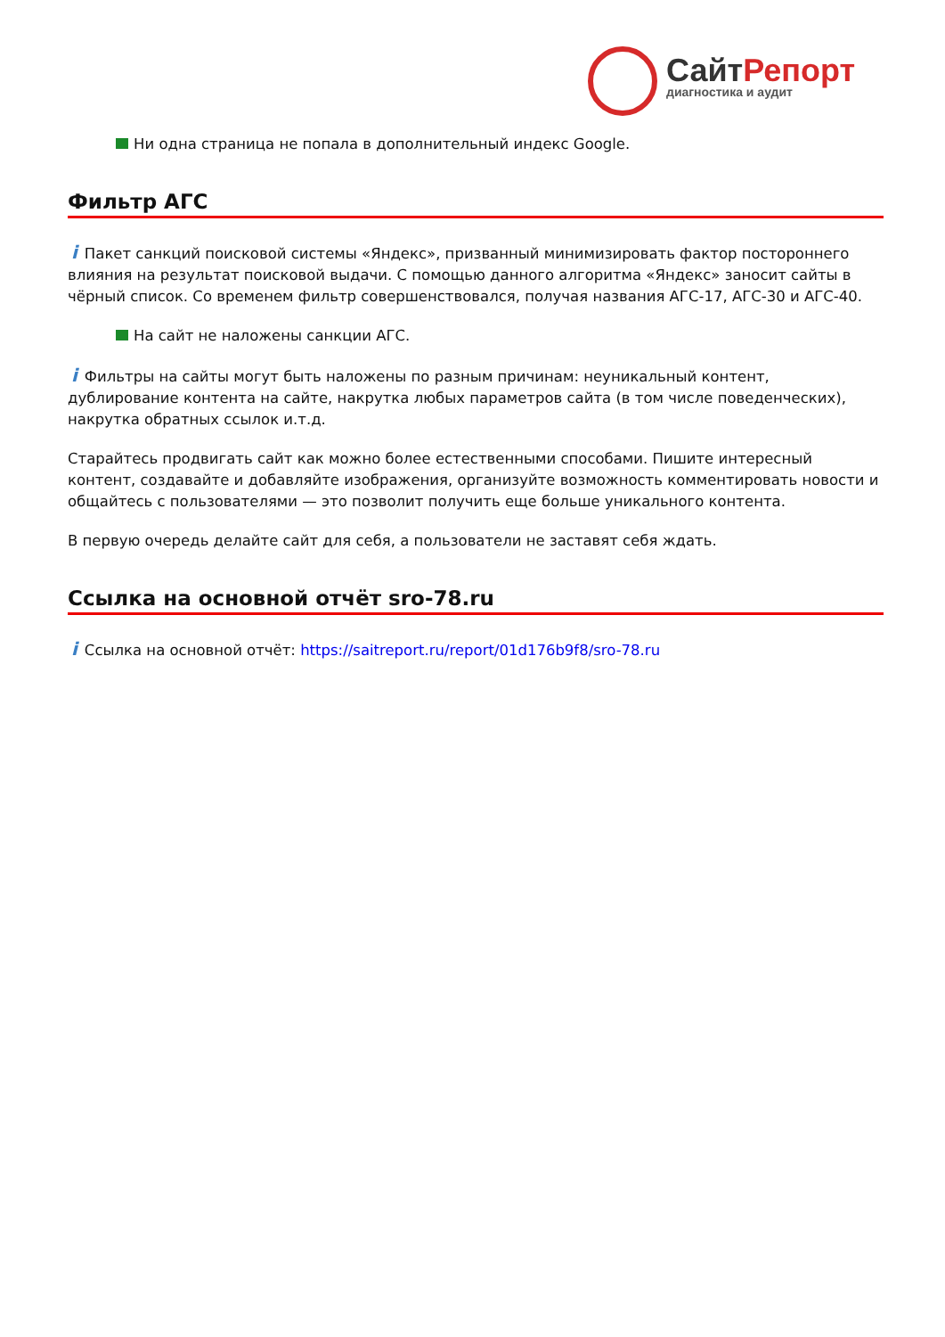СайтРепорт
диагностика и аудит
Ни одна страница не попала в дополнительный индекс Google.
Фильтр АГС
i Пакет санкций поисковой системы «Яндекс», призванный минимизировать фактор постороннего влияния на результат поисковой выдачи. С помощью данного алгоритма «Яндекс» заносит сайты в чёрный список. Со временем фильтр совершенствовался, получая названия АГС-17, АГС-30 и АГС-40.
На сайт не наложены санкции АГС.
i Фильтры на сайты могут быть наложены по разным причинам: неуникальный контент, дублирование контента на сайте, накрутка любых параметров сайта (в том числе поведенческих), накрутка обратных ссылок и.т.д.
Старайтесь продвигать сайт как можно более естественными способами. Пишите интересный контент, создавайте и добавляйте изображения, организуйте возможность комментировать новости и общайтесь с пользователями — это позволит получить еще больше уникального контента.
В первую очередь делайте сайт для себя, а пользователи не заставят себя ждать.
Ссылка на основной отчёт sro-78.ru
i Ссылка на основной отчёт: https://saitreport.ru/report/01d176b9f8/sro-78.ru